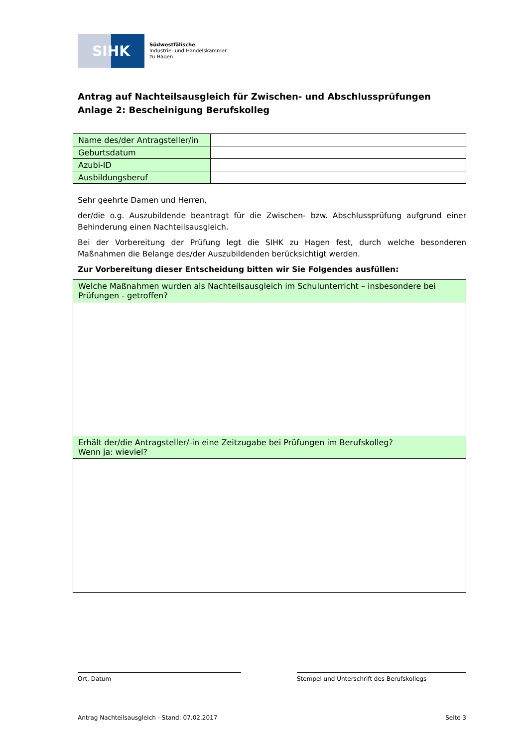SIHK
Südwestfälische
Industrie- und Handelskammer
zu Hagen
Antrag auf Nachteilsausgleich für Zwischen- und Abschlussprüfungen
Anlage 2: Bescheinigung Berufskolleg
| Name des/der Antragsteller/in | |
| Geburtsdatum | |
| Azubi-ID | |
| Ausbildungsberuf | |
Sehr geehrte Damen und Herren,
der/die o.g. Auszubildende beantragt für die Zwischen- bzw. Abschlussprüfung aufgrund einer Behinderung einen Nachteilsausgleich.
Bei der Vorbereitung der Prüfung legt die SIHK zu Hagen fest, durch welche besonderen Maßnahmen die Belange des/der Auszubildenden berücksichtigt werden.
Zur Vorbereitung dieser Entscheidung bitten wir Sie Folgendes ausfüllen:
| Welche Maßnahmen wurden als Nachteilsausgleich im Schulunterricht – insbesondere bei Prüfungen - getroffen? |
| Erhält der/die Antragsteller/-in eine Zeitzugabe bei Prüfungen im Berufskolleg? Wenn ja: wieviel? |
Ort, Datum Stempel und Unterschrift des Berufskollegs
Antrag Nachteilsausgleich - Stand: 07.02.2017 Seite 3